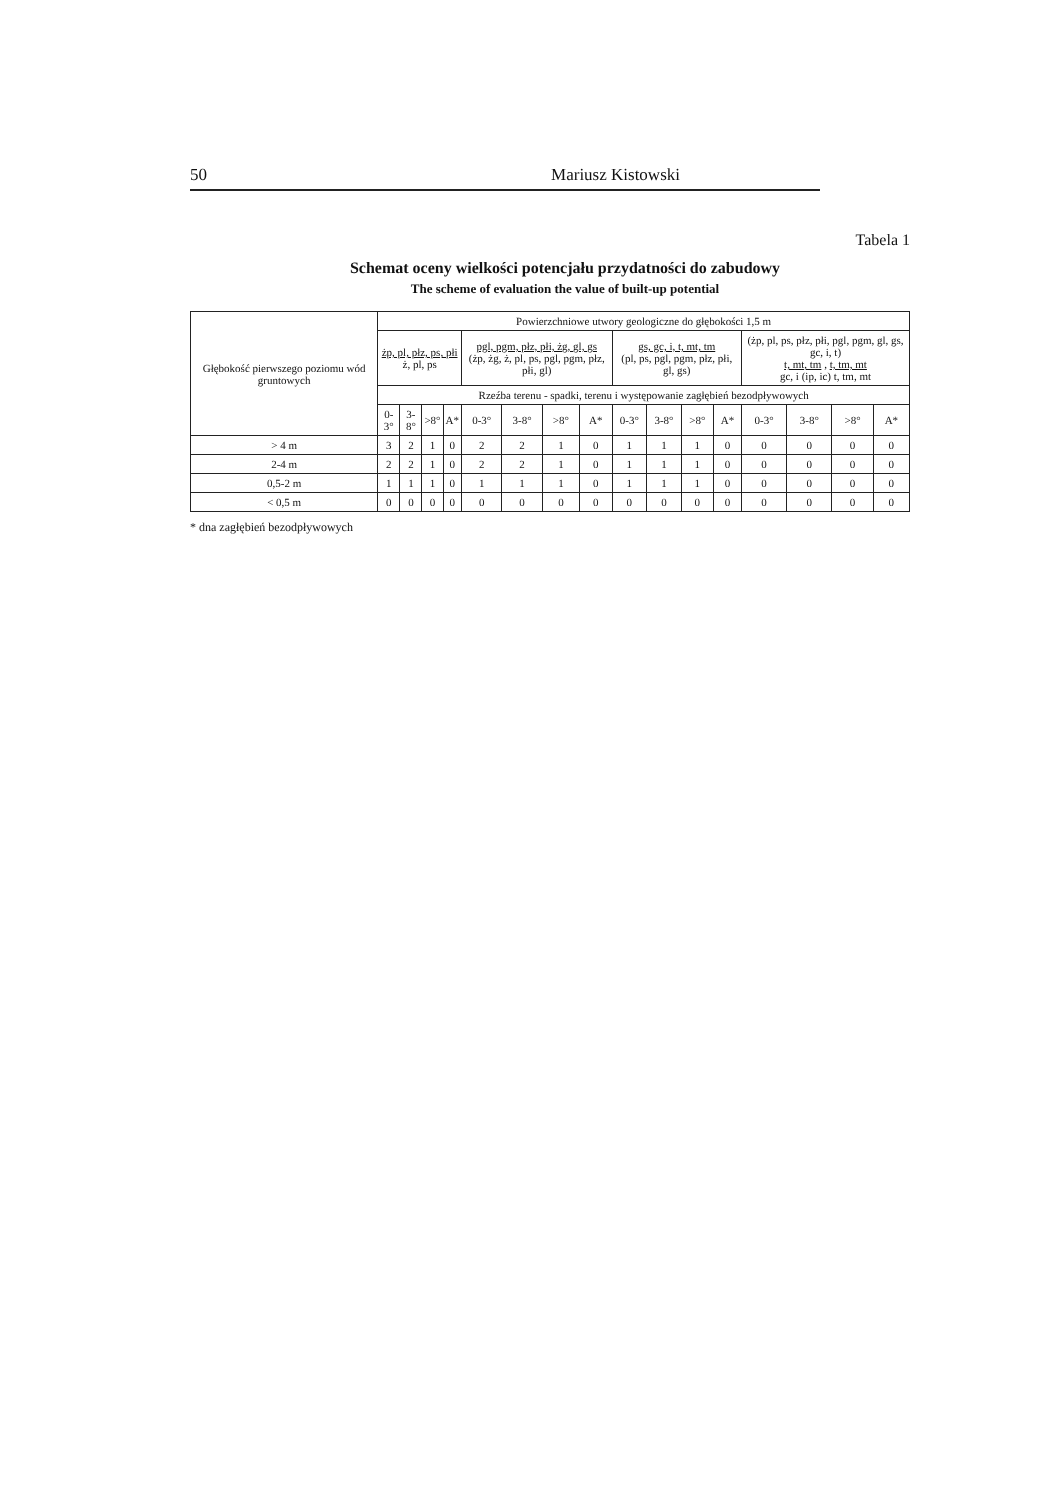50 Mariusz Kistowski
Tabela 1
Schemat oceny wielkości potencjału przydatności do zabudowy
The scheme of evaluation the value of built-up potential
| Głębokość pierwszego poziomu wód gruntowych | Powierzchniowe utwory geologiczne do głębokości 1,5 m | | | | | | | | | | | | | | | |
| --- | --- | --- | --- | --- | --- | --- | --- | --- | --- | --- | --- | --- | --- | --- | --- | --- |
| | żp, pl, płz, ps, płi ż, pl, ps | | | | pgl, pgm, płz, płi, żg, gl, gs (żp, żg, ż, pl, ps, pgl, pgm, płz, płi, gl) | | | | gs, gc, i, t, mt, tm (pl, ps, pgl, pgm, płz, płi, gl, gs) | | | | (żp, pl, ps, płz, płi, pgl, pgm, gl, gs, gc, i, t) t, mt, tm , t, tm, mt gc, i (ip, ic) t, tm, mt | | | |
| | Rzeźba terenu - spadki, terenu i występowanie zagłębień bezodpływowych | | | | | | | | | | | | | | | |
| | 0-3° | 3-8° | >8° | A* | 0-3° | 3-8° | >8° | A* | 0-3° | 3-8° | >8° | A* | 0-3° | 3-8° | >8° | A* |
| > 4 m | 3 | 2 | 1 | 0 | 2 | 2 | 1 | 0 | 1 | 1 | 1 | 0 | 0 | 0 | 0 | 0 |
| 2-4 m | 2 | 2 | 1 | 0 | 2 | 2 | 1 | 0 | 1 | 1 | 1 | 0 | 0 | 0 | 0 | 0 |
| 0,5-2 m | 1 | 1 | 1 | 0 | 1 | 1 | 1 | 0 | 1 | 1 | 1 | 0 | 0 | 0 | 0 | 0 |
| < 0,5 m | 0 | 0 | 0 | 0 | 0 | 0 | 0 | 0 | 0 | 0 | 0 | 0 | 0 | 0 | 0 | 0 |
* dna zagłębień bezodpływowych